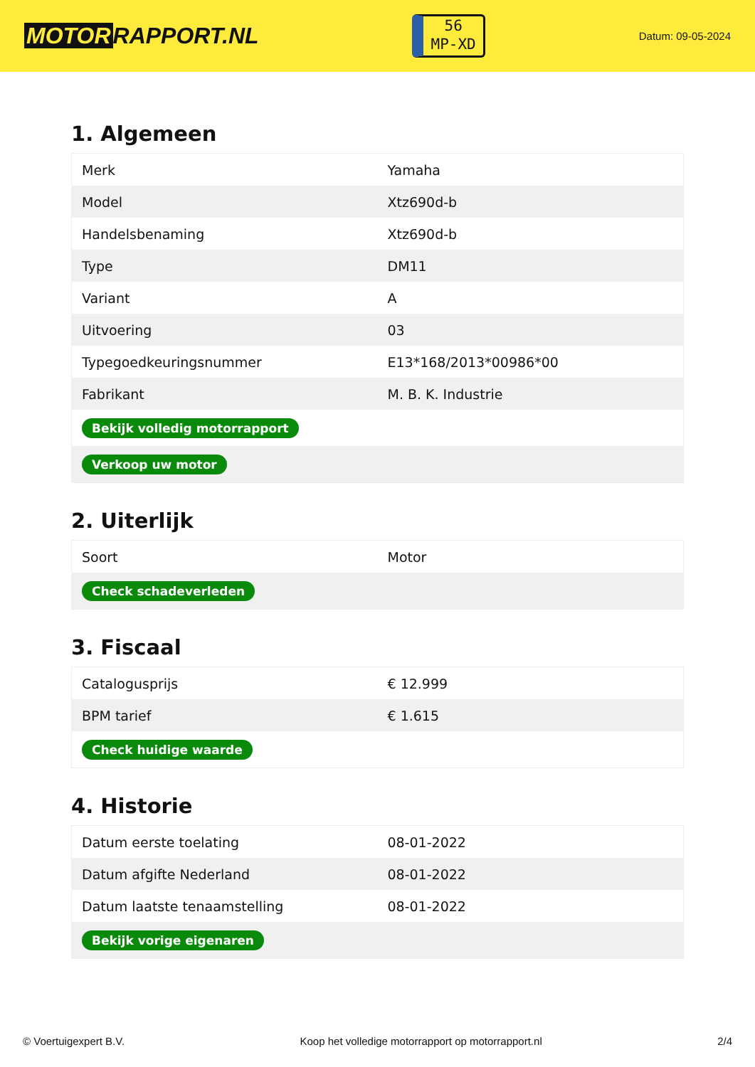MOTOR RAPPORT.NL
56
MP-XD
Datum: 09-05-2024
1. Algemeen
| Merk | Yamaha |
| Model | Xtz690d-b |
| Handelsbenaming | Xtz690d-b |
| Type | DM11 |
| Variant | A |
| Uitvoering | 03 |
| Typegoedkeuringsnummer | E13*168/2013*00986*00 |
| Fabrikant | M. B. K. Industrie |
| Bekijk volledig motorrapport | |
| Verkoop uw motor | |
2. Uiterlijk
| Soort | Motor |
| Check schadeverleden | |
3. Fiscaal
| Catalogusprijs | € 12.999 |
| BPM tarief | € 1.615 |
| Check huidige waarde | |
4. Historie
| Datum eerste toelating | 08-01-2022 |
| Datum afgifte Nederland | 08-01-2022 |
| Datum laatste tenaamstelling | 08-01-2022 |
| Bekijk vorige eigenaren | |
© Voertuigexpert B.V. Koop het volledige motorrapport op motorrapport.nl 2/4